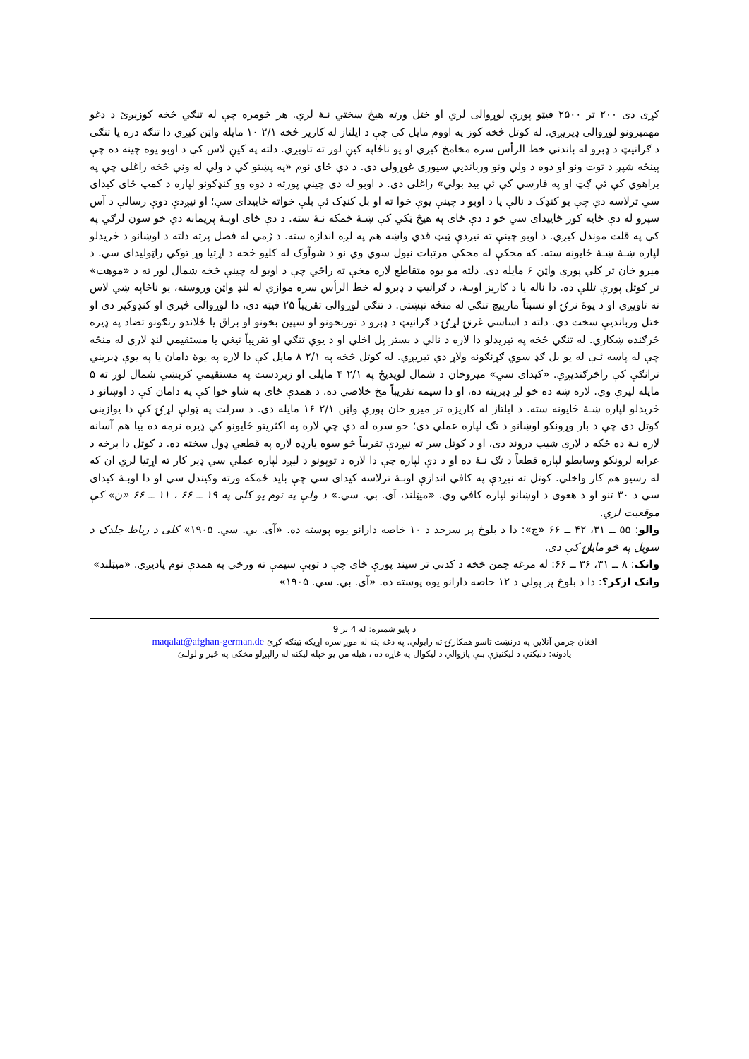کړی دی ۲۰۰ تر ۲۵۰۰ فيټو پورې لوړوالی لري او ختل ورته هيڅ سختي نـهٔ لري. هر څومره چې له تنګي څخه کوزيږئ د دغو مهميزونو لوړوالی ډيريږي. له کوتل څخه کوز په اووم مايل کې چې د ايلتاز له کاريز څخه ۲/۱ ۱۰ مايله واټن کيږي دا تنګه دره يا تنګی د ګرانيټ د ډبرو له باندني خط الرأس سره مخامخ کيږي او يو ناڅاپه کيڼ لور ته تاويږي. دلته په کيڼ لاس کې د اوبو يوه چينه ده چې پينځه شپږ د توت ونو او دوه د ولي ونو وربانديې سيوری غوړولی دی. د دې ځای نوم «په پښتو کې د ولې له ونې څخه راغلی چې په براهوي کې ئې ګِټ او په فارسي کې ئې بيد بولي» راغلی دی. د اوبو له دې چينې پورته د دوه وو کنډکونو لپاره د کمپ ځای کيدای سي ترلاسه دي چې يو کنډک د نالې يا د اوبو د چينې يوې خوا ته او بل کنډک ئې بلې خواته ځاييدای سي؛ او نيږدې دوې رسالې د آس سپرو له دې ځايه کوز ځاييدای سي خو د دې ځای په هيڅ ټکي کې ښـهٔ ځمکه نـهٔ سته. د دې ځای اوبـهٔ پريمانه دي خو سون لرګي په کې په قلت موندل کيږي. د اوبو چينې ته نيږدې ټيټ قدي واښه هم په لږه اندازه سته. د ژمي له فصل پرته دلته د اوښانو د څريدلو لپاره ښـهٔ ښـهٔ ځايونه سته. که مخکې له مخکې مرتبات نيول سوي وي نو د شوآوک له کليو څخه د اړتيا وړ توکي راټوليدای سي. د ميرو خان تر کلي پورې واټن ۶ مايله دی. دلته مو يوه متقاطع لاره مخې ته راځي چې د اوبو له چينې څخه شمال لور ته د «موهت» تر کوتل پورې تللې ده. دا ناله يا د کاريز اوبـهٔ، د ګرانيټ د ډبرو له خط الرأس سره موازي له لنډ واټن وروسته، يو ناڅاپه ښي لاس ته تاويږي او د يوهٔ نرۍ او نسبتاً مارپيچ تنګي له منځه تېښتي. د تنګي لوړوالی تقريباً ۲۵ فيټه دی، دا لوړوالی څيري او کنډوکپر دی او ختل وربانديې سخت دي. دلته د اساسي غرنۍ لړۍ د ګرانيټ د ډبرو د توربخونو او سپين بخونو او براق يا ځلاندو رنګونو تضاد په ډيره څرګنده ښکاري. له تنګي څخه په تيريدلو دا لاره د نالې د بستر پل اخلي او د يوې تنګي او تقريباً نيغي يا مستقيمي لنډ لارې له منځه چې له پاسه ئـې له يو بل ګډ سوي ګړنګونه ولاړ دي تيريږي. له کوتل څخه په ۲/۱ ۸ مايل کې دا لاره په يوهٔ دامان يا په يوې ډبريني ترانګې کې راڅرګنديږي. «کيدای سي» ميروخان د شمال لويديځ په ۲/۱ ۴ مايلی او زبردست په مستقيمي کربښي شمال لور ته ۵ مايله ليرې وي. لاره ښه ده خو لږ ډبرينه ده، او دا سيمه تقريباً مخ خلاصي ده. د همدې ځای په شاو خوا کې په دامان کې د اوښانو د څريدلو لپاره ښـهٔ ځايونه سته. د ايلتاز له کاريزه تر ميرو خان پورې واټن ۲/۱ ۱۶ مايله دی. د سرلت په ټولې لړۍ کې دا يوازينی کوتل دی چې د بار وړونکو اوښانو د تګ لپاره عملي دی؛ خو سره له دې چې لاره په اکثريتو ځايونو کې ډيره نرمه ده بيا هم آسانه لاره نـهٔ ده ځکه د لارې شيب دروند دی، او د کوتل سر ته نيږدې تقريباً څو سوه يارډه لاره په قطعي ډول سخته ده. د کوتل دا برخه د عرابه لرونکو وسايطو لپاره قطعاً د تګ نـهٔ ده او د دې لپاره چې دا لاره د توپونو د ليږد لپاره عملي سي ډير کار ته اړتيا لري ان که له رسيو هم کار واخلي. کوتل ته نيږدې په کافي اندازې اوبـهٔ ترلاسه کيدای سي چې بايد ځمکه ورته وکيندل سي او دا اوبـهٔ کيدای سي د ۳۰ تنو او د هغوی د اوښانو لپاره کافي وي. «ميټلند، آی. بي. سي.» د ولې په نوم يو کلی په ۱۹ ــ ۶۶ ، ۱۱ ــ ۶۶ «ن» کې موقعيت لري.
والو: ۵۵ ــ ۳۱، ۴۲ ــ ۶۶ «ج»: دا د بلوڅ پر سرحد د ۱۰ خاصه دارانو يوه پوسته ده. «آی. بي. سي. ۱۹۰۵» کلی د رباط جلدک د سويل په څو مايلۍ کې دی.
وانک: ۸ ــ ۳۱، ۳۶ ــ ۶۶: له مرغه چمن څخه د کدني تر سيند پورې ځای چې د توبې سيمې ته ورځي په همدې نوم ياديږي. «ميټلند»
وانک ازکر؟: دا د بلوڅ پر پولې د ۱۲ خاصه دارانو يوه پوسته ده. «آی. بي. سي. ۱۹۰۵»
د پاڼو شميره: له 4 تر 9
افغان جرمن آنلاين په درنښت تاسو همکارۍ ته رابولي. په دغه پته له موږ سره اړيکه ټينګه کړئ maqalat@afghan-german.de
يادونه: دليکني د ليکنيزې بنې پازوالي د ليکوال په غاړه ده ، هيله من يو خپله ليکنه له رالېږلو مخکې په ځير و لولـئ